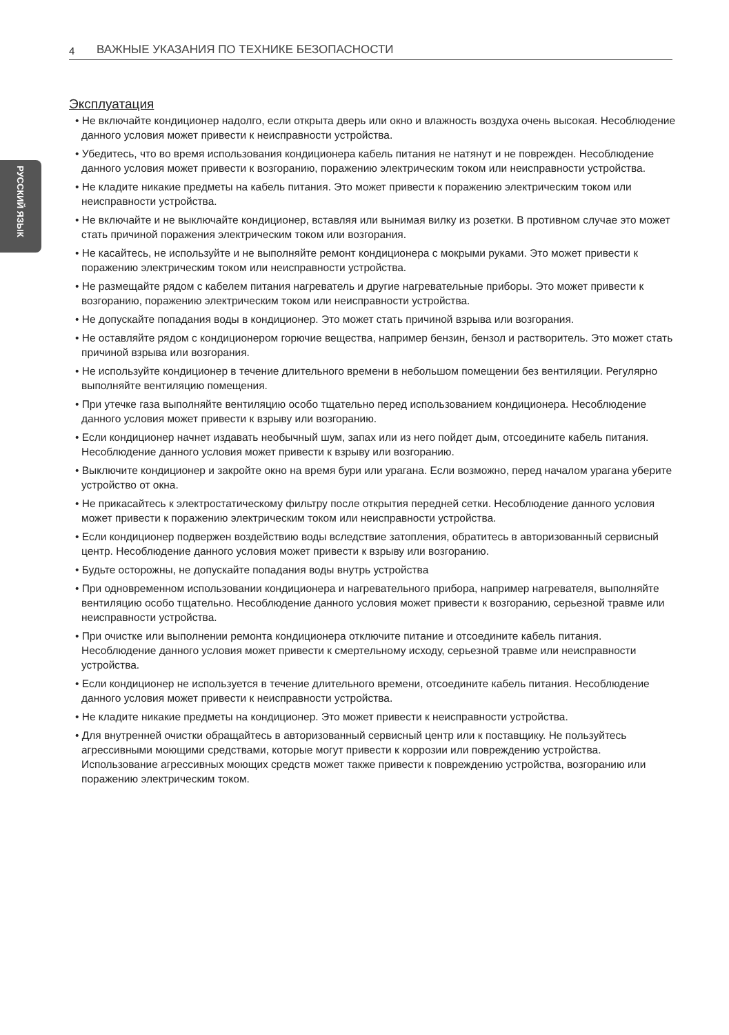4 ВАЖНЫЕ УКАЗАНИЯ ПО ТЕХНИКЕ БЕЗОПАСНОСТИ
РУССКИЙ ЯЗЫК
Эксплуатация
• Не включайте кондиционер надолго, если открыта дверь или окно и влажность воздуха очень высокая. Несоблюдение данного условия может привести к неисправности устройства.
• Убедитесь, что во время использования кондиционера кабель питания не натянут и не поврежден. Несоблюдение данного условия может привести к возгоранию, поражению электрическим током или неисправности устройства.
• Не кладите никакие предметы на кабель питания. Это может привести к поражению электрическим током или неисправности устройства.
• Не включайте и не выключайте кондиционер, вставляя или вынимая вилку из розетки. В противном случае это может стать причиной поражения электрическим током или возгорания.
• Не касайтесь, не используйте и не выполняйте ремонт кондиционера с мокрыми руками. Это может привести к поражению электрическим током или неисправности устройства.
• Не размещайте рядом с кабелем питания нагреватель и другие нагревательные приборы. Это может привести к возгоранию, поражению электрическим током или неисправности устройства.
• Не допускайте попадания воды в кондиционер. Это может стать причиной взрыва или возгорания.
• Не оставляйте рядом с кондиционером горючие вещества, например бензин, бензол и растворитель. Это может стать причиной взрыва или возгорания.
• Не используйте кондиционер в течение длительного времени в небольшом помещении без вентиляции. Регулярно выполняйте вентиляцию помещения.
• При утечке газа выполняйте вентиляцию особо тщательно перед использованием кондиционера. Несоблюдение данного условия может привести к взрыву или возгоранию.
• Если кондиционер начнет издавать необычный шум, запах или из него пойдет дым, отсоедините кабель питания. Несоблюдение данного условия может привести к взрыву или возгоранию.
• Выключите кондиционер и закройте окно на время бури или урагана. Если возможно, перед началом урагана уберите устройство от окна.
• Не прикасайтесь к электростатическому фильтру после открытия передней сетки. Несоблюдение данного условия может привести к поражению электрическим током или неисправности устройства.
• Если кондиционер подвержен воздействию воды вследствие затопления, обратитесь в авторизованный сервисный центр. Несоблюдение данного условия может привести к взрыву или возгоранию.
• Будьте осторожны, не допускайте попадания воды внутрь устройства
• При одновременном использовании кондиционера и нагревательного прибора, например нагревателя, выполняйте вентиляцию особо тщательно. Несоблюдение данного условия может привести к возгоранию, серьезной травме или неисправности устройства.
• При очистке или выполнении ремонта кондиционера отключите питание и отсоедините кабель питания. Несоблюдение данного условия может привести к смертельному исходу, серьезной травме или неисправности устройства.
• Если кондиционер не используется в течение длительного времени, отсоедините кабель питания. Несоблюдение данного условия может привести к неисправности устройства.
• Не кладите никакие предметы на кондиционер. Это может привести к неисправности устройства.
• Для внутренней очистки обращайтесь в авторизованный сервисный центр или к поставщику. Не пользуйтесь агрессивными моющими средствами, которые могут привести к коррозии или повреждению устройства. Использование агрессивных моющих средств может также привести к повреждению устройства, возгоранию или поражению электрическим током.